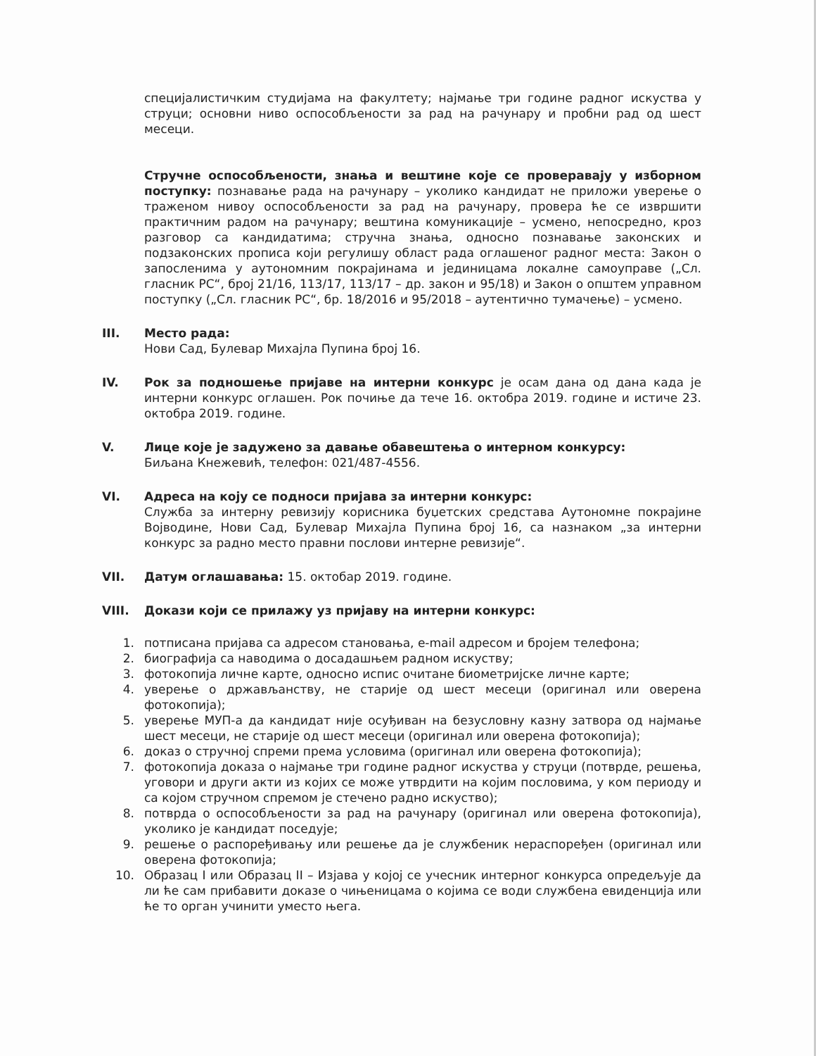специјалистичким студијама на факултету; најмање три године радног искуства у струци; основни ниво оспособљености за рад на рачунару и пробни рад од шест месеци.
Стручне оспособљености, знања и вештине које се проверавају у изборном поступку: познавање рада на рачунару – уколико кандидат не приложи уверење о траженом нивоу оспособљености за рад на рачунару, провера ће се извршити практичним радом на рачунару; вештина комуникације – усмено, непосредно, кроз разговор са кандидатима; стручна знања, односно познавање законских и подзаконских прописа који регулишу област рада оглашеног радног места: Закон о запосленима у аутономним покрајинама и јединицама локалне самоуправе („Сл. гласник РС“, број 21/16, 113/17, 113/17 – др. закон и 95/18) и Закон о општем управном поступку („Сл. гласник РС“, бр. 18/2016 и 95/2018 – аутентично тумачење) – усмено.
III. Место рада:
Нови Сад, Булевар Михајла Пупина број 16.
IV. Рок за подношење пријаве на интерни конкурс је осам дана од дана када је интерни конкурс оглашен. Рок почиње да тече 16. октобра 2019. године и истиче 23. октобра 2019. године.
V. Лице које је задужено за давање обавештења о интерном конкурсу:
Биљана Кнежевић, телефон: 021/487-4556.
VI. Адреса на коју се подноси пријава за интерни конкурс:
Служба за интерну ревизију корисника буџетских средстава Аутономне покрајине Војводине, Нови Сад, Булевар Михајла Пупина број 16, са назнаком „за интерни конкурс за радно место правни послови интерне ревизије“.
VII. Датум оглашавања: 15. октобар 2019. године.
VIII. Докази који се прилажу уз пријаву на интерни конкурс:
1. потписана пријава са адресом становања, e-mail адресом и бројем телефона;
2. биографија са наводима о досадашњем радном искуству;
3. фотокопија личне карте, односно испис очитане биометријске личне карте;
4. уверење о држављанству, не старије од шест месеци (оригинал или оверена фотокопија);
5. уверење МУП-а да кандидат није осуђиван на безусловну казну затвора од најмање шест месеци, не старије од шест месеци (оригинал или оверена фотокопија);
6. доказ о стручној спреми према условима (оригинал или оверена фотокопија);
7. фотокопија доказа о најмање три године радног искуства у струци (потврде, решења, уговори и други акти из којих се може утврдити на којим пословима, у ком периоду и са којом стручном спремом је стечено радно искуство);
8. потврда о оспособљености за рад на рачунару (оригинал или оверена фотокопија), уколико је кандидат поседује;
9. решење о распоређивању или решење да је службеник нераспоређен (оригинал или оверена фотокопија;
10. Образац I или Образац II – Изјава у којој се учесник интерног конкурса опредељује да ли ће сам прибавити доказе о чињеницама о којима се води службена евиденција или ће то орган учинити уместо њега.